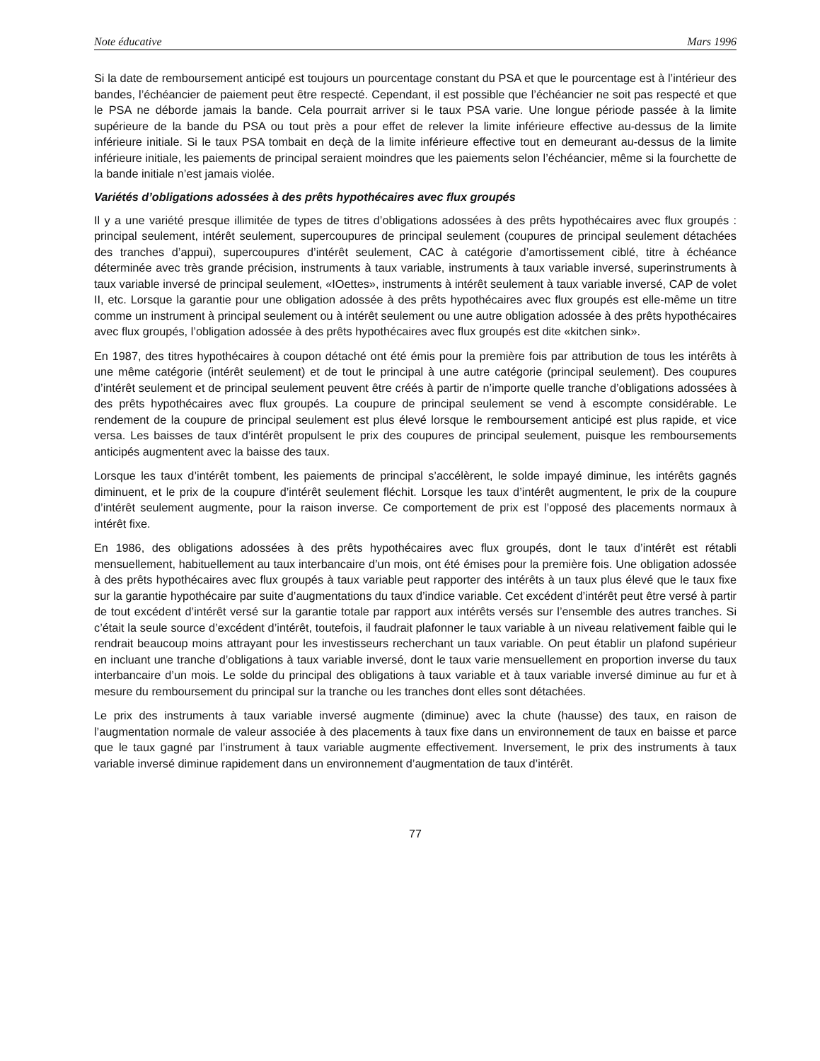Note éducative Mars 1996
Si la date de remboursement anticipé est toujours un pourcentage constant du PSA et que le pourcentage est à l’intérieur des bandes, l’échéancier de paiement peut être respecté. Cependant, il est possible que l’échéancier ne soit pas respecté et que le PSA ne déborde jamais la bande. Cela pourrait arriver si le taux PSA varie. Une longue période passée à la limite supérieure de la bande du PSA ou tout près a pour effet de relever la limite inférieure effective au-dessus de la limite inférieure initiale. Si le taux PSA tombait en deçà de la limite inférieure effective tout en demeurant au-dessus de la limite inférieure initiale, les paiements de principal seraient moindres que les paiements selon l’échéancier, même si la fourchette de la bande initiale n’est jamais violée.
Variétés d’obligations adossées à des prêts hypothécaires avec flux groupés
Il y a une variété presque illimitée de types de titres d’obligations adossées à des prêts hypothécaires avec flux groupés : principal seulement, intérêt seulement, supercoupures de principal seulement (coupures de principal seulement détachées des tranches d’appui), supercoupures d’intérêt seulement, CAC à catégorie d’amortissement ciblé, titre à échéance déterminée avec très grande précision, instruments à taux variable, instruments à taux variable inversé, superinstruments à taux variable inversé de principal seulement, «IOettes», instruments à intérêt seulement à taux variable inversé, CAP de volet II, etc. Lorsque la garantie pour une obligation adossée à des prêts hypothécaires avec flux groupés est elle-même un titre comme un instrument à principal seulement ou à intérêt seulement ou une autre obligation adossée à des prêts hypothécaires avec flux groupés, l’obligation adossée à des prêts hypothécaires avec flux groupés est dite «kitchen sink».
En 1987, des titres hypothécaires à coupon détaché ont été émis pour la première fois par attribution de tous les intérêts à une même catégorie (intérêt seulement) et de tout le principal à une autre catégorie (principal seulement). Des coupures d’intérêt seulement et de principal seulement peuvent être créés à partir de n’importe quelle tranche d’obligations adossées à des prêts hypothécaires avec flux groupés. La coupure de principal seulement se vend à escompte considérable. Le rendement de la coupure de principal seulement est plus élevé lorsque le remboursement anticipé est plus rapide, et vice versa. Les baisses de taux d’intérêt propulsent le prix des coupures de principal seulement, puisque les remboursements anticipés augmentent avec la baisse des taux.
Lorsque les taux d’intérêt tombent, les paiements de principal s’accélèrent, le solde impayé diminue, les intérêts gagnés diminuent, et le prix de la coupure d’intérêt seulement fléchit. Lorsque les taux d’intérêt augmentent, le prix de la coupure d’intérêt seulement augmente, pour la raison inverse. Ce comportement de prix est l’opposé des placements normaux à intérêt fixe.
En 1986, des obligations adossées à des prêts hypothécaires avec flux groupés, dont le taux d’intérêt est rétabli mensuellement, habituellement au taux interbancaire d’un mois, ont été émises pour la première fois. Une obligation adossée à des prêts hypothécaires avec flux groupés à taux variable peut rapporter des intérêts à un taux plus élevé que le taux fixe sur la garantie hypothécaire par suite d’augmentations du taux d’indice variable. Cet excédent d’intérêt peut être versé à partir de tout excédent d’intérêt versé sur la garantie totale par rapport aux intérêts versés sur l’ensemble des autres tranches. Si c’était la seule source d’excédent d’intérêt, toutefois, il faudrait plafonner le taux variable à un niveau relativement faible qui le rendrait beaucoup moins attrayant pour les investisseurs recherchant un taux variable. On peut établir un plafond supérieur en incluant une tranche d’obligations à taux variable inversé, dont le taux varie mensuellement en proportion inverse du taux interbancaire d’un mois. Le solde du principal des obligations à taux variable et à taux variable inversé diminue au fur et à mesure du remboursement du principal sur la tranche ou les tranches dont elles sont détachées.
Le prix des instruments à taux variable inversé augmente (diminue) avec la chute (hausse) des taux, en raison de l’augmentation normale de valeur associée à des placements à taux fixe dans un environnement de taux en baisse et parce que le taux gagné par l’instrument à taux variable augmente effectivement. Inversement, le prix des instruments à taux variable inversé diminue rapidement dans un environnement d’augmentation de taux d’intérêt.
77